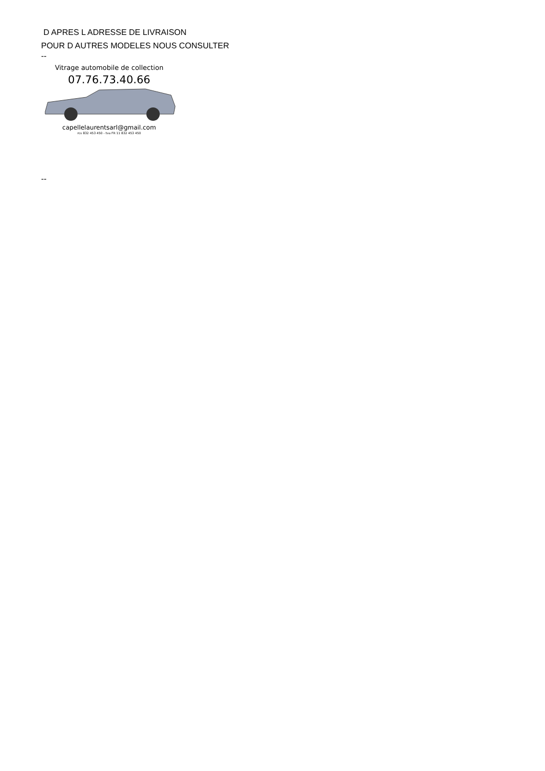D APRES L ADRESSE DE LIVRAISON
POUR D AUTRES MODELES NOUS CONSULTER
--
Vitrage automobile de collection
07.76.73.40.66
capellelaurentsarl@gmail.com
rcs 832 453 450 - tva FR 11 832 453 450
--